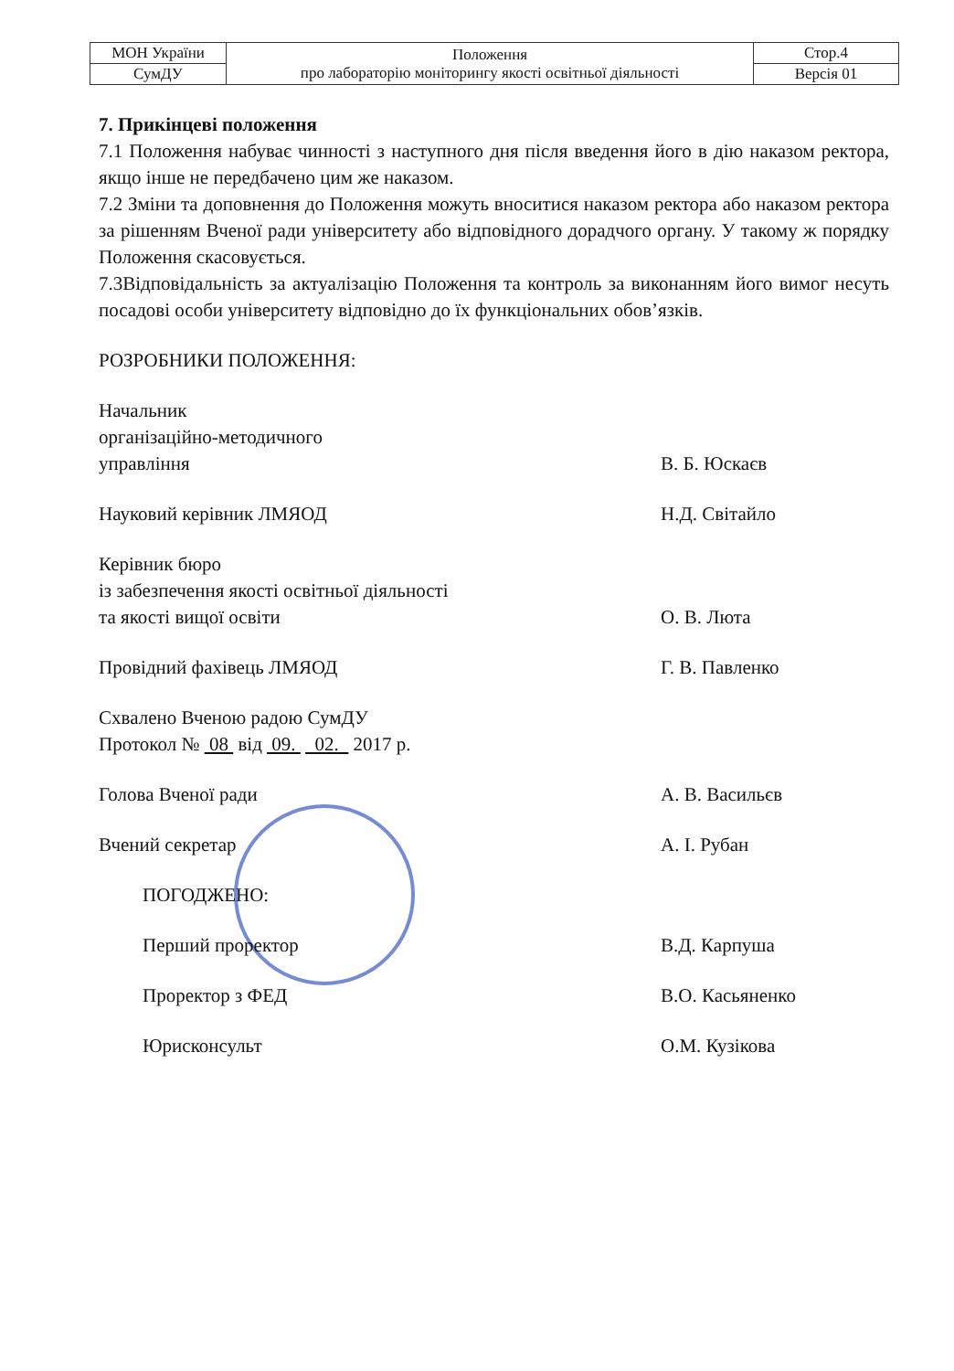| МОН України | Положення про лабораторію моніторингу якості освітньої діяльності | Стор.4 |
| СумДУ | | Версія 01 |
7. Прикінцеві положення
7.1 Положення набуває чинності з наступного дня після введення його в дію наказом ректора, якщо інше не передбачено цим же наказом.
7.2 Зміни та доповнення до Положення можуть вноситися наказом ректора або наказом ректора за рішенням Вченої ради університету або відповідного дорадчого органу. У такому ж порядку Положення скасовується.
7.3Відповідальність за актуалізацію Положення та контроль за виконанням його вимог несуть посадові особи університету відповідно до їх функціональних обов’язків.
РОЗРОБНИКИ ПОЛОЖЕННЯ:
Начальник
організаційно-методичного
управління
В. Б. Юскаєв
Науковий керівник ЛМЯОД
Н.Д. Світайло
Керівник бюро
із забезпечення якості освітньої діяльності
та якості вищої освіти
О. В. Люта
Провідний фахівець ЛМЯОД
Г. В. Павленко
Схвалено Вченою радою СумДУ
Протокол № 08 від 09. 02. 2017 р.
Голова Вченої ради
А. В. Васильєв
Вчений секретар
А. І. Рубан
ПОГОДЖЕНО:
Перший проректор
В.Д. Карпуша
Проректор з ФЕД
В.О. Касьяненко
Юрисконсульт
О.М. Кузікова